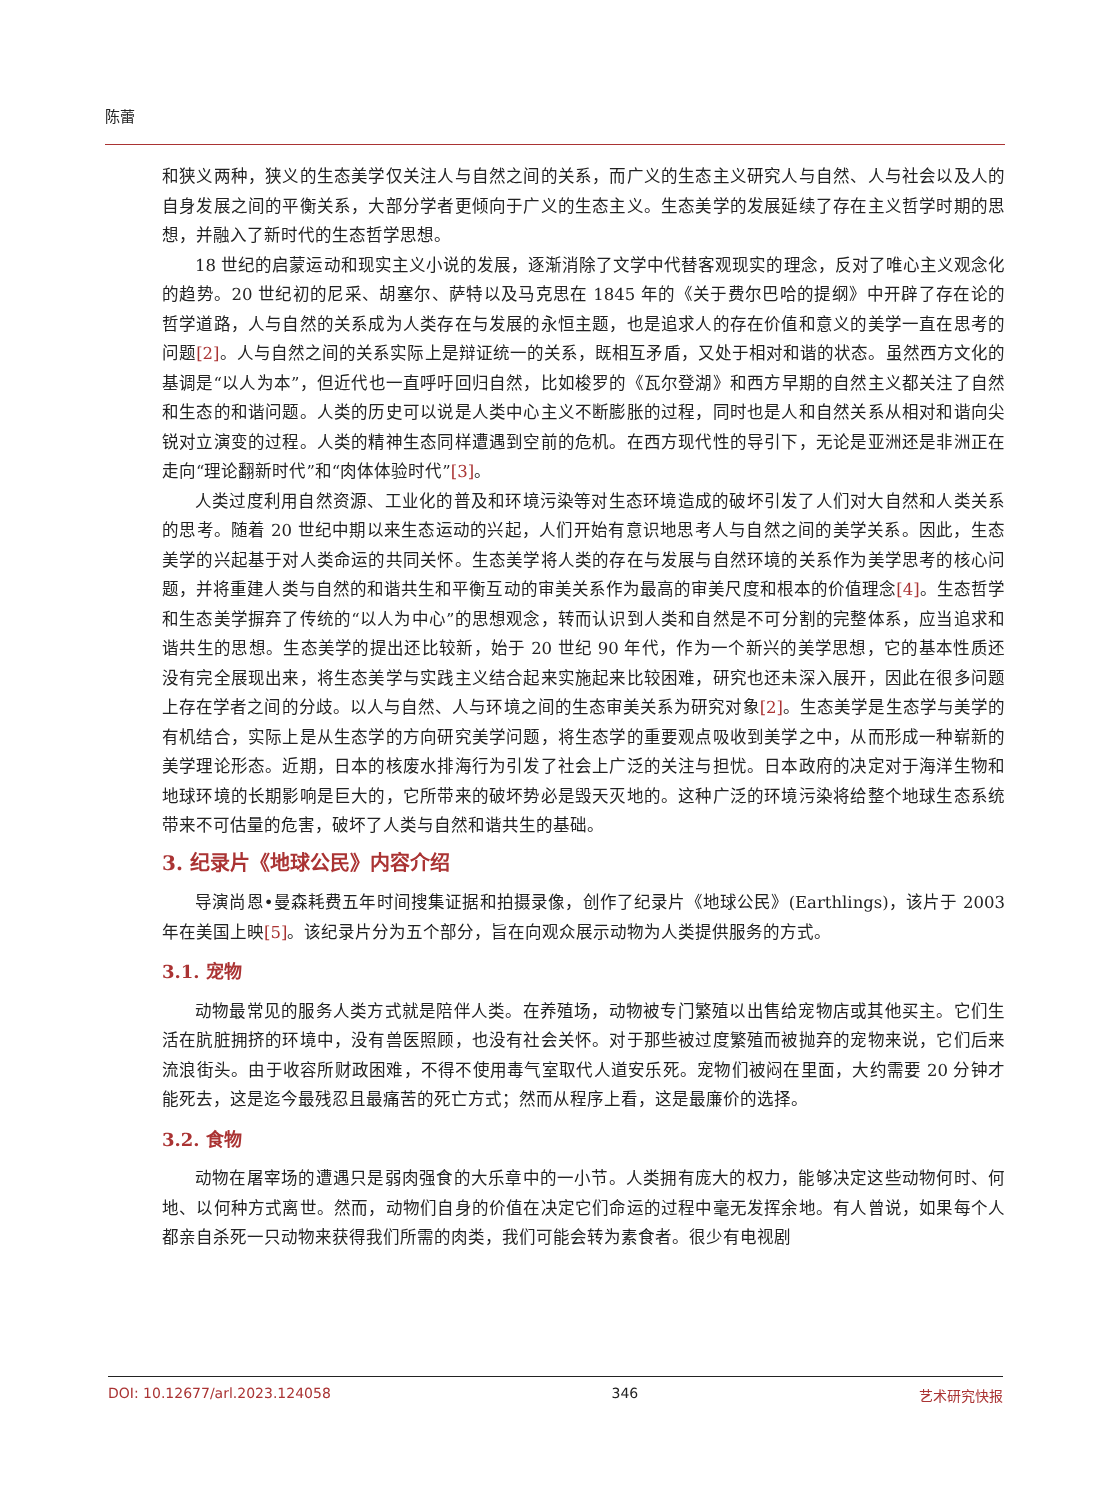陈蕾
和狭义两种，狭义的生态美学仅关注人与自然之间的关系，而广义的生态主义研究人与自然、人与社会以及人的自身发展之间的平衡关系，大部分学者更倾向于广义的生态主义。生态美学的发展延续了存在主义哲学时期的思想，并融入了新时代的生态哲学思想。
18 世纪的启蒙运动和现实主义小说的发展，逐渐消除了文学中代替客观现实的理念，反对了唯心主义观念化的趋势。20 世纪初的尼采、胡塞尔、萨特以及马克思在 1845 年的《关于费尔巴哈的提纲》中开辟了存在论的哲学道路，人与自然的关系成为人类存在与发展的永恒主题，也是追求人的存在价值和意义的美学一直在思考的问题[2]。人与自然之间的关系实际上是辩证统一的关系，既相互矛盾，又处于相对和谐的状态。虽然西方文化的基调是“以人为本”，但近代也一直呼吁回归自然，比如梭罗的《瓦尔登湖》和西方早期的自然主义都关注了自然和生态的和谐问题。人类的历史可以说是人类中心主义不断膨胀的过程，同时也是人和自然关系从相对和谐向尖锐对立演变的过程。人类的精神生态同样遭遇到空前的危机。在西方现代性的导引下，无论是亚洲还是非洲正在走向“理论翻新时代”和“肉体体验时代”[3]。
人类过度利用自然资源、工业化的普及和环境污染等对生态环境造成的破坏引发了人们对大自然和人类关系的思考。随着 20 世纪中期以来生态运动的兴起，人们开始有意识地思考人与自然之间的美学关系。因此，生态美学的兴起基于对人类命运的共同关怀。生态美学将人类的存在与发展与自然环境的关系作为美学思考的核心问题，并将重建人类与自然的和谐共生和平衡互动的审美关系作为最高的审美尺度和根本的价值理念[4]。生态哲学和生态美学摒弃了传统的“以人为中心”的思想观念，转而认识到人类和自然是不可分割的完整体系，应当追求和谐共生的思想。生态美学的提出还比较新，始于 20 世纪 90 年代，作为一个新兴的美学思想，它的基本性质还没有完全展现出来，将生态美学与实践主义结合起来实施起来比较困难，研究也还未深入展开，因此在很多问题上存在学者之间的分歧。以人与自然、人与环境之间的生态审美关系为研究对象[2]。生态美学是生态学与美学的有机结合，实际上是从生态学的方向研究美学问题，将生态学的重要观点吸收到美学之中，从而形成一种崭新的美学理论形态。近期，日本的核废水排海行为引发了社会上广泛的关注与担忧。日本政府的决定对于海洋生物和地球环境的长期影响是巨大的，它所带来的破坏势必是毁天灭地的。这种广泛的环境污染将给整个地球生态系统带来不可估量的危害，破坏了人类与自然和谐共生的基础。
3. 纪录片《地球公民》内容介绍
导演尚恩•曼森耗费五年时间搜集证据和拍摄录像，创作了纪录片《地球公民》(Earthlings)，该片于 2003 年在美国上映[5]。该纪录片分为五个部分，旨在向观众展示动物为人类提供服务的方式。
3.1. 宠物
动物最常见的服务人类方式就是陪伴人类。在养殖场，动物被专门繁殖以出售给宠物店或其他买主。它们生活在肮脏拥挤的环境中，没有兽医照顾，也没有社会关怀。对于那些被过度繁殖而被抛弃的宠物来说，它们后来流浪街头。由于收容所财政困难，不得不使用毒气室取代人道安乐死。宠物们被闷在里面，大约需要 20 分钟才能死去，这是迄今最残忍且最痛苦的死亡方式；然而从程序上看，这是最廉价的选择。
3.2. 食物
动物在屠宰场的遭遇只是弱肉强食的大乐章中的一小节。人类拥有庞大的权力，能够决定这些动物何时、何地、以何种方式离世。然而，动物们自身的价值在决定它们命运的过程中毫无发挥余地。有人曾说，如果每个人都亲自杀死一只动物来获得我们所需的肉类，我们可能会转为素食者。很少有电视剧
DOI: 10.12677/arl.2023.124058 346 艺术研究快报